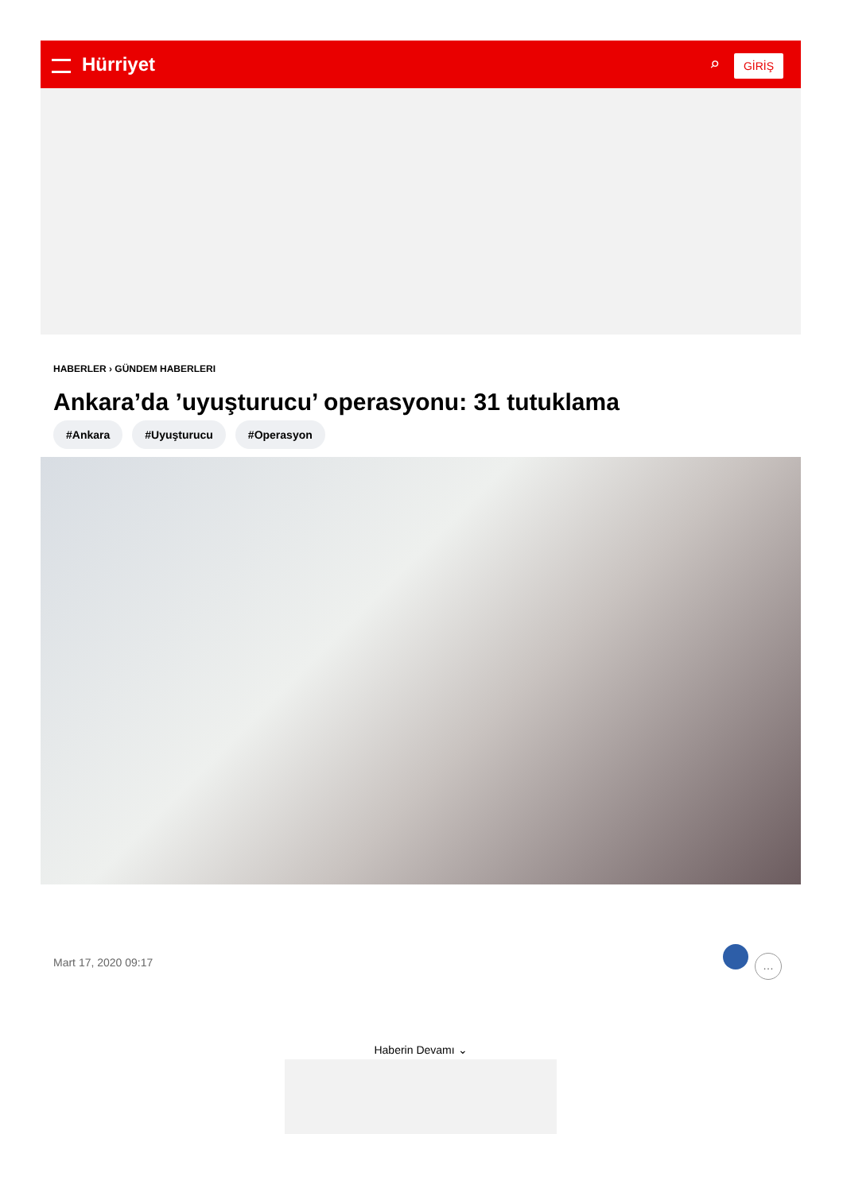Hürriyet ⌕ GİRİŞ
HABERLER › GÜNDEM HABERLERI
Ankara’da ’uyuşturucu’ operasyonu: 31 tutuklama
#Ankara #Uyuşturucu #Operasyon
Mart 17, 2020 09:17 …
Haberin Devamı ⌄